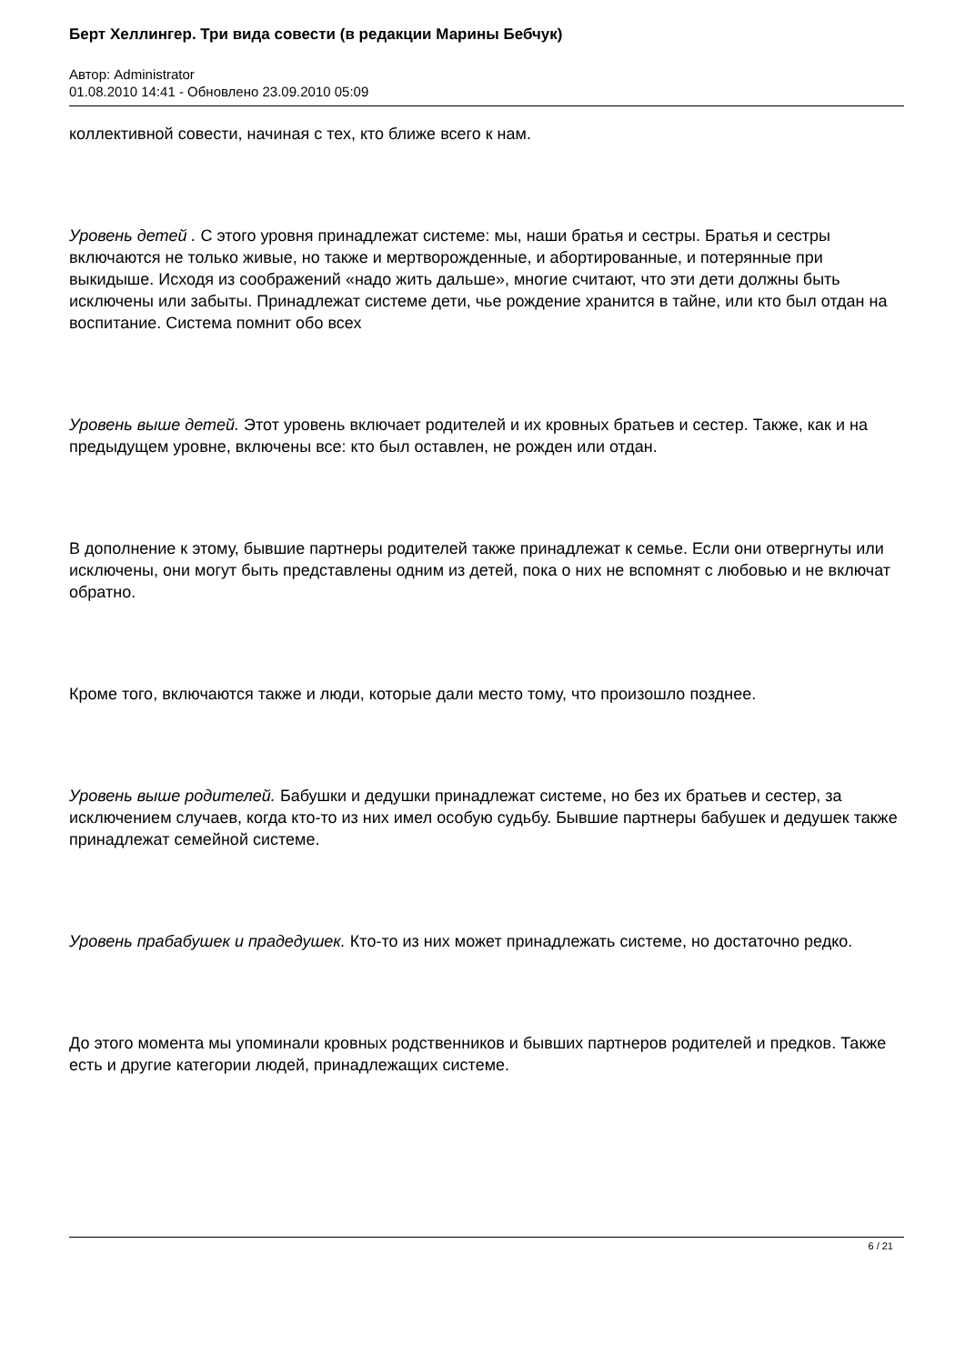Берт Хеллингер. Три вида совести (в редакции Марины Бебчук)
Автор: Administrator
01.08.2010 14:41 - Обновлено 23.09.2010 05:09
коллективной совести, начиная с тех, кто ближе всего к нам.
Уровень детей . С этого уровня принадлежат системе: мы, наши братья и сестры. Братья и сестры включаются не только живые, но также и мертворожденные, и абортированные, и потерянные при выкидыше. Исходя из соображений «надо жить дальше», многие считают, что эти дети должны быть исключены или забыты. Принадлежат системе дети, чье рождение хранится в тайне, или кто был отдан на воспитание. Система помнит обо всех
Уровень выше детей. Этот уровень включает родителей и их кровных братьев и сестер. Также, как и на предыдущем уровне, включены все: кто был оставлен, не рожден или отдан.
В дополнение к этому, бывшие партнеры родителей также принадлежат к семье. Если они отвергнуты или исключены, они могут быть представлены одним из детей, пока о них не вспомнят с любовью и не включат обратно.
Кроме того, включаются также и люди, которые дали место тому, что произошло позднее.
Уровень выше родителей. Бабушки и дедушки принадлежат системе, но без их братьев и сестер, за исключением случаев, когда кто-то из них имел особую судьбу. Бывшие партнеры бабушек и дедушек также принадлежат семейной системе.
Уровень прабабушек и прадедушек. Кто-то из них может принадлежать системе, но достаточно редко.
До этого момента мы упоминали кровных родственников и бывших партнеров родителей и предков. Также есть и другие категории людей, принадлежащих системе.
6 / 21